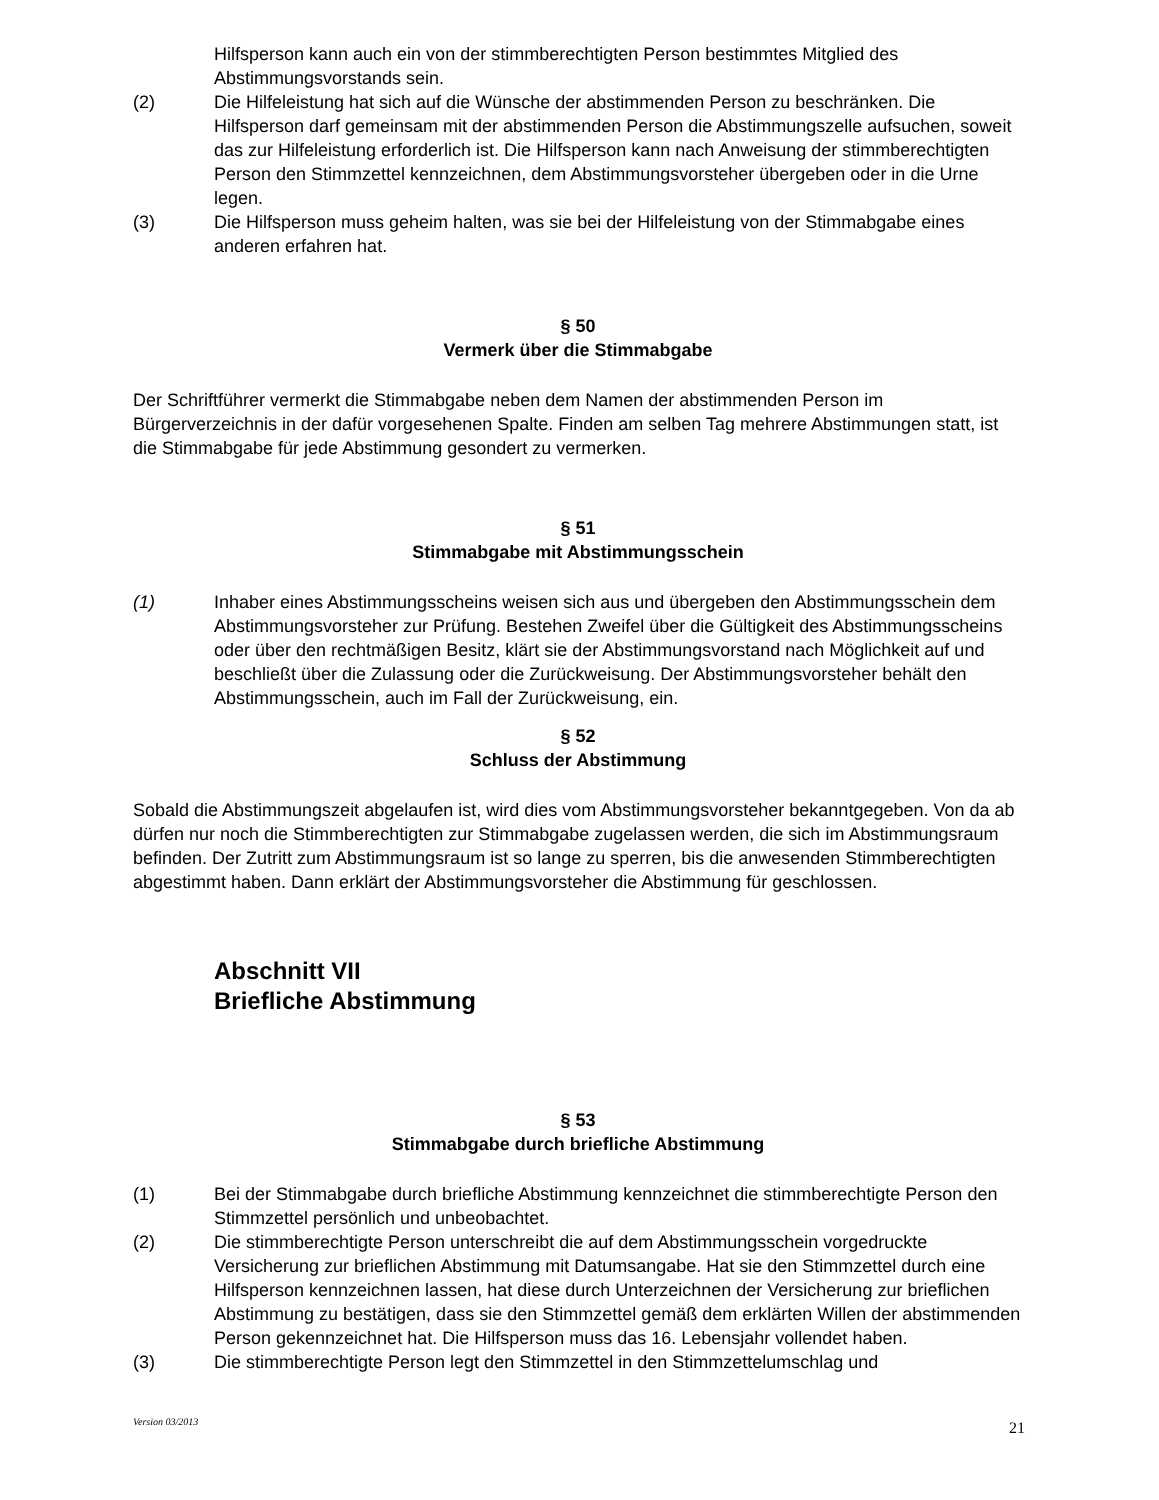Hilfsperson kann auch ein von der stimmberechtigten Person bestimmtes Mitglied des Abstimmungsvorstands sein.
(2) Die Hilfeleistung hat sich auf die Wünsche der abstimmenden Person zu beschränken. Die Hilfsperson darf gemeinsam mit der abstimmenden Person die Abstimmungszelle aufsuchen, soweit das zur Hilfeleistung erforderlich ist. Die Hilfsperson kann nach Anweisung der stimmberechtigten Person den Stimmzettel kennzeichnen, dem Abstimmungsvorsteher übergeben oder in die Urne legen.
(3) Die Hilfsperson muss geheim halten, was sie bei der Hilfeleistung von der Stimmabgabe eines anderen erfahren hat.
§ 50
Vermerk über die Stimmabgabe
Der Schriftführer vermerkt die Stimmabgabe neben dem Namen der abstimmenden Person im Bürgerverzeichnis in der dafür vorgesehenen Spalte. Finden am selben Tag mehrere Abstimmungen statt, ist die Stimmabgabe für jede Abstimmung gesondert zu vermerken.
§ 51
Stimmabgabe mit Abstimmungsschein
(1) Inhaber eines Abstimmungsscheins weisen sich aus und übergeben den Abstimmungsschein dem Abstimmungsvorsteher zur Prüfung. Bestehen Zweifel über die Gültigkeit des Abstimmungsscheins oder über den rechtmäßigen Besitz, klärt sie der Abstimmungsvorstand nach Möglichkeit auf und beschließt über die Zulassung oder die Zurückweisung. Der Abstimmungsvorsteher behält den Abstimmungsschein, auch im Fall der Zurückweisung, ein.
§ 52
Schluss der Abstimmung
Sobald die Abstimmungszeit abgelaufen ist, wird dies vom Abstimmungsvorsteher bekanntgegeben. Von da ab dürfen nur noch die Stimmberechtigten zur Stimmabgabe zugelassen werden, die sich im Abstimmungsraum befinden. Der Zutritt zum Abstimmungsraum ist so lange zu sperren, bis die anwesenden Stimmberechtigten abgestimmt haben. Dann erklärt der Abstimmungsvorsteher die Abstimmung für geschlossen.
Abschnitt VII
Briefliche Abstimmung
§ 53
Stimmabgabe durch briefliche Abstimmung
(1) Bei der Stimmabgabe durch briefliche Abstimmung kennzeichnet die stimmberechtigte Person den Stimmzettel persönlich und unbeobachtet.
(2) Die stimmberechtigte Person unterschreibt die auf dem Abstimmungsschein vorgedruckte Versicherung zur brieflichen Abstimmung mit Datumsangabe. Hat sie den Stimmzettel durch eine Hilfsperson kennzeichnen lassen, hat diese durch Unterzeichnen der Versicherung zur brieflichen Abstimmung zu bestätigen, dass sie den Stimmzettel gemäß dem erklärten Willen der abstimmenden Person gekennzeichnet hat. Die Hilfsperson muss das 16. Lebensjahr vollendet haben.
(3) Die stimmberechtigte Person legt den Stimmzettel in den Stimmzettelumschlag und
Version 03/2013 21